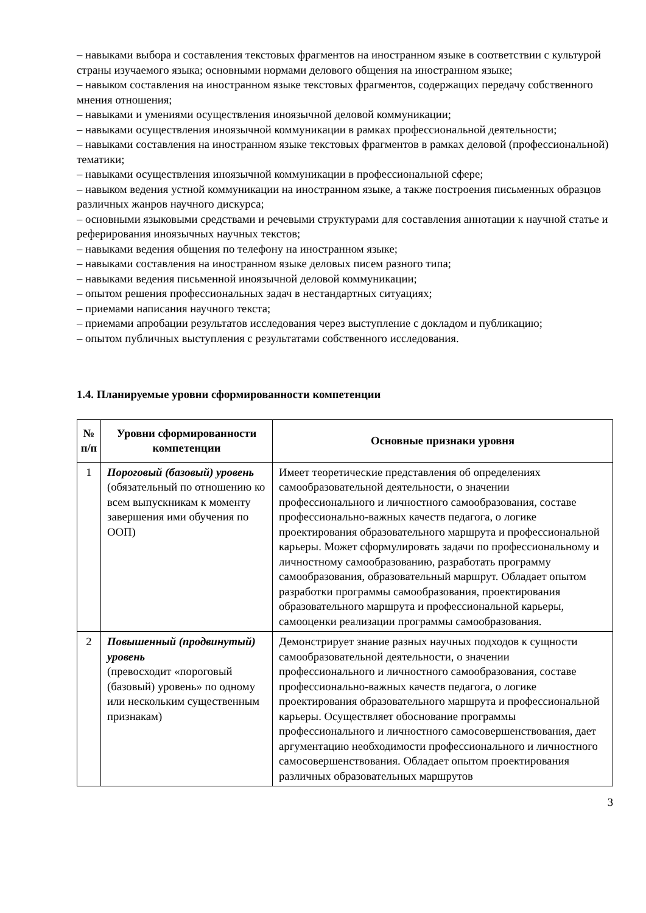– навыками выбора и составления текстовых фрагментов на иностранном языке в соответствии с культурой страны изучаемого языка; основными нормами делового общения на иностранном языке;
– навыком составления на иностранном языке текстовых фрагментов, содержащих передачу собственного мнения отношения;
– навыками и умениями осуществления иноязычной деловой коммуникации;
– навыками осуществления иноязычной коммуникации в рамках профессиональной деятельности;
– навыками составления на иностранном языке текстовых фрагментов в рамках деловой (профессиональной) тематики;
– навыками осуществления иноязычной коммуникации в профессиональной сфере;
– навыком ведения устной коммуникации на иностранном языке, а также построения письменных образцов различных жанров научного дискурса;
– основными языковыми средствами и речевыми структурами для составления аннотации к научной статье и реферирования иноязычных научных текстов;
– навыками ведения общения по телефону на иностранном языке;
– навыками составления на иностранном языке деловых писем разного типа;
– навыками ведения письменной иноязычной деловой коммуникации;
– опытом решения профессиональных задач в нестандартных ситуациях;
– приемами написания научного текста;
– приемами апробации результатов исследования через выступление с докладом и публикацию;
– опытом публичных выступления с результатами собственного исследования.
1.4. Планируемые уровни сформированности компетенции
| № п/п | Уровни сформированности компетенции | Основные признаки уровня |
| --- | --- | --- |
| 1 | Пороговый (базовый) уровень (обязательный по отношению ко всем выпускникам к моменту завершения ими обучения по ООП) | Имеет теоретические представления об определениях самообразовательной деятельности, о значении профессионального и личностного самообразования, составе профессионально-важных качеств педагога, о логике проектирования образовательного маршрута и профессиональной карьеры. Может сформулировать задачи по профессиональному и личностному самообразованию, разработать программу самообразования, образовательный маршрут. Обладает опытом разработки программы самообразования, проектирования образовательного маршрута и профессиональной карьеры, самооценки реализации программы самообразования. |
| 2 | Повышенный (продвинутый) уровень (превосходит «пороговый (базовый) уровень» по одному или нескольким существенным признакам) | Демонстрирует знание разных научных подходов к сущности самообразовательной деятельности, о значении профессионального и личностного самообразования, составе профессионально-важных качеств педагога, о логике проектирования образовательного маршрута и профессиональной карьеры. Осуществляет обоснование программы профессионального и личностного самосовершенствования, дает аргументацию необходимости профессионального и личностного самосовершенствования. Обладает опытом проектирования различных образовательных маршрутов |
3